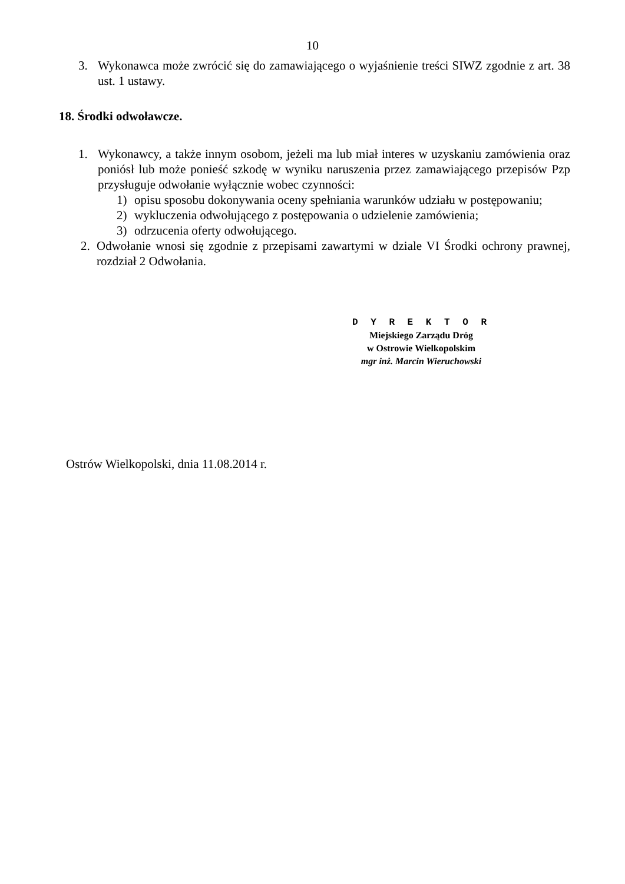10
3. Wykonawca może zwrócić się do zamawiającego o wyjaśnienie treści SIWZ zgodnie z art. 38 ust. 1 ustawy.
18. Środki odwoławcze.
1. Wykonawcy, a także innym osobom, jeżeli ma lub miał interes w uzyskaniu zamówienia oraz poniósł lub może ponieść szkodę w wyniku naruszenia przez zamawiającego przepisów Pzp przysługuje odwołanie wyłącznie wobec czynności:
1) opisu sposobu dokonywania oceny spełniania warunków udziału w postępowaniu;
2) wykluczenia odwołującego z postępowania o udzielenie zamówienia;
3) odrzucenia oferty odwołującego.
2. Odwołanie wnosi się zgodnie z przepisami zawartymi w dziale VI Środki ochrony prawnej, rozdział 2 Odwołania.
D Y R E K T O R
Miejskiego Zarządu Dróg
w Ostrowie Wielkopolskim
mgr inż. Marcin Wieruchowski
Ostrów Wielkopolski, dnia 11.08.2014 r.